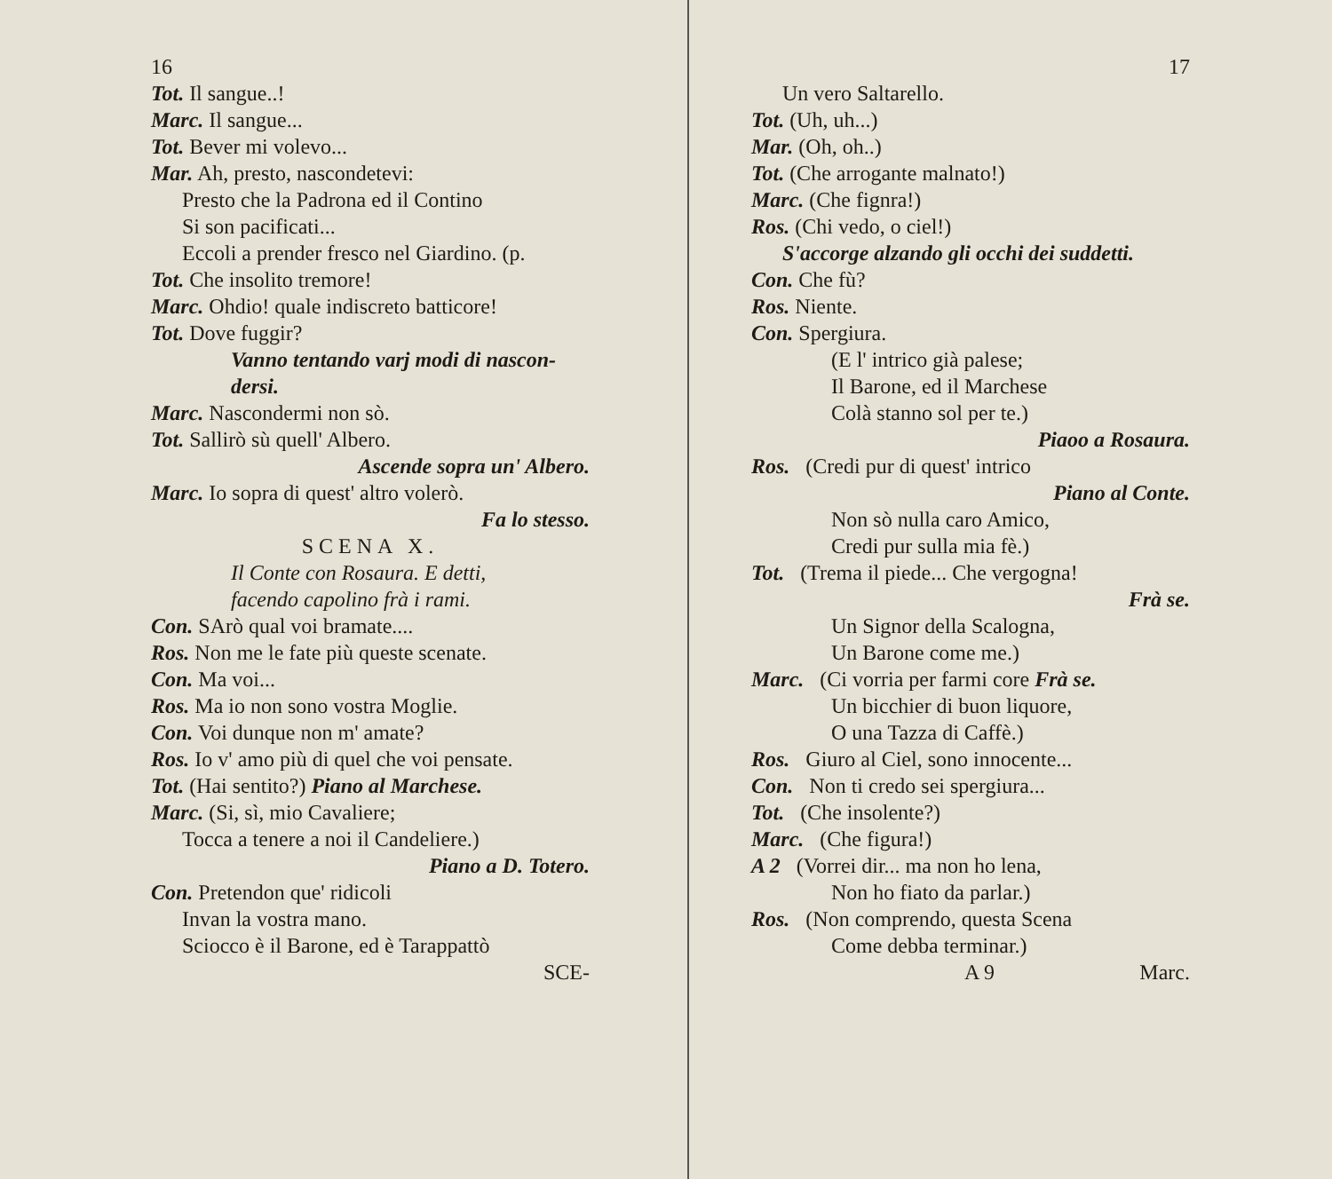16
Tot. Il sangue..!
Marc. Il sangue...
Tot. Bever mi volevo...
Mar. Ah, presto, nascondetevi:
Presto che la Padrona ed il Contino
Si son pacificati...
Eccoli a prender fresco nel Giardino. (p.
Tot. Che insolito tremore!
Marc. Ohdio! quale indiscreto batticore!
Tot. Dove fuggir?
Vanno tentando varj modi di nascon-
dersi.
Marc. Nascondermi non sò.
Tot. Sallirò sù quell' Albero.
Ascende sopra un' Albero.
Marc. Io sopra di quest' altro volerò.
Fa lo stesso.
SCENA X.
Il Conte con Rosaura. E detti,
facendo capolino frà i rami.
Con. SArò qual voi bramate....
Ros. Non me le fate più queste scenate.
Con. Ma voi...
Ros. Ma io non sono vostra Moglie.
Con. Voi dunque non m' amate?
Ros. Io v' amo più di quel che voi pensate.
Tot. (Hai sentito?) Piano al Marchese.
Marc. (Si, sì, mio Cavaliere;
Tocca a tenere a noi il Candeliere.)
Piano a D. Totero.
Con. Pretendon que' ridicoli
Invan la vostra mano.
Sciocco è il Barone, ed è Tarappattò
SCE-
17
Un vero Saltarello.
Tot. (Uh, uh...)
Mar. (Oh, oh..)
Tot. (Che arrogante malnato!)
Marc. (Che fignra!)
Ros. (Chi vedo, o ciel!)
S'accorge alzando gli occhi dei suddetti.
Con. Che fù?
Ros. Niente.
Con. Spergiura.
(E l' intrico già palese;
Il Barone, ed il Marchese
Colà stanno sol per te.)
Piaoo a Rosaura.
Ros. (Credi pur di quest' intrico
Piano al Conte.
Non sò nulla caro Amico,
Credi pur sulla mia fè.)
Tot. (Trema il piede... Che vergogna!
Frà se.
Un Signor della Scalogna,
Un Barone come me.)
Marc. (Ci vorria per farmi core Frà se.
Un bicchier di buon liquore,
O una Tazza di Caffè.)
Ros. Giuro al Ciel, sono innocente...
Con. Non ti credo sei spergiura...
Tot. (Che insolente?)
Marc. (Che figura!)
A 2 (Vorrei dir... ma non ho lena,
Non ho fiato da parlar.)
Ros. (Non comprendo, questa Scena
Come debba terminar.)
A 9 Marc.